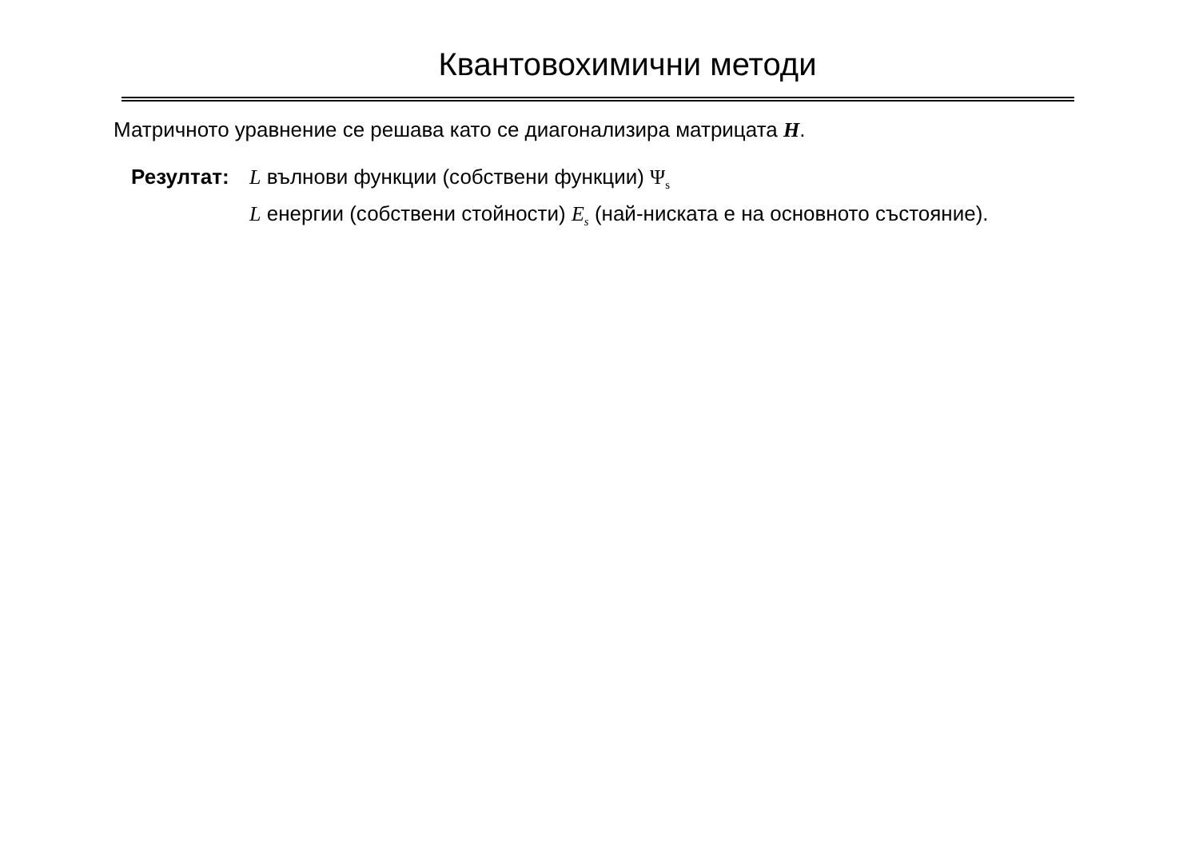Квантовохимични методи
Матричното уравнение се решава като се диагонализира матрицата H.
Резултат: L вълнови функции (собствени функции) Ψ<sub>s</sub>
L енергии (собствени стойности) E<sub>s</sub> (най-ниската е на основното състояние).